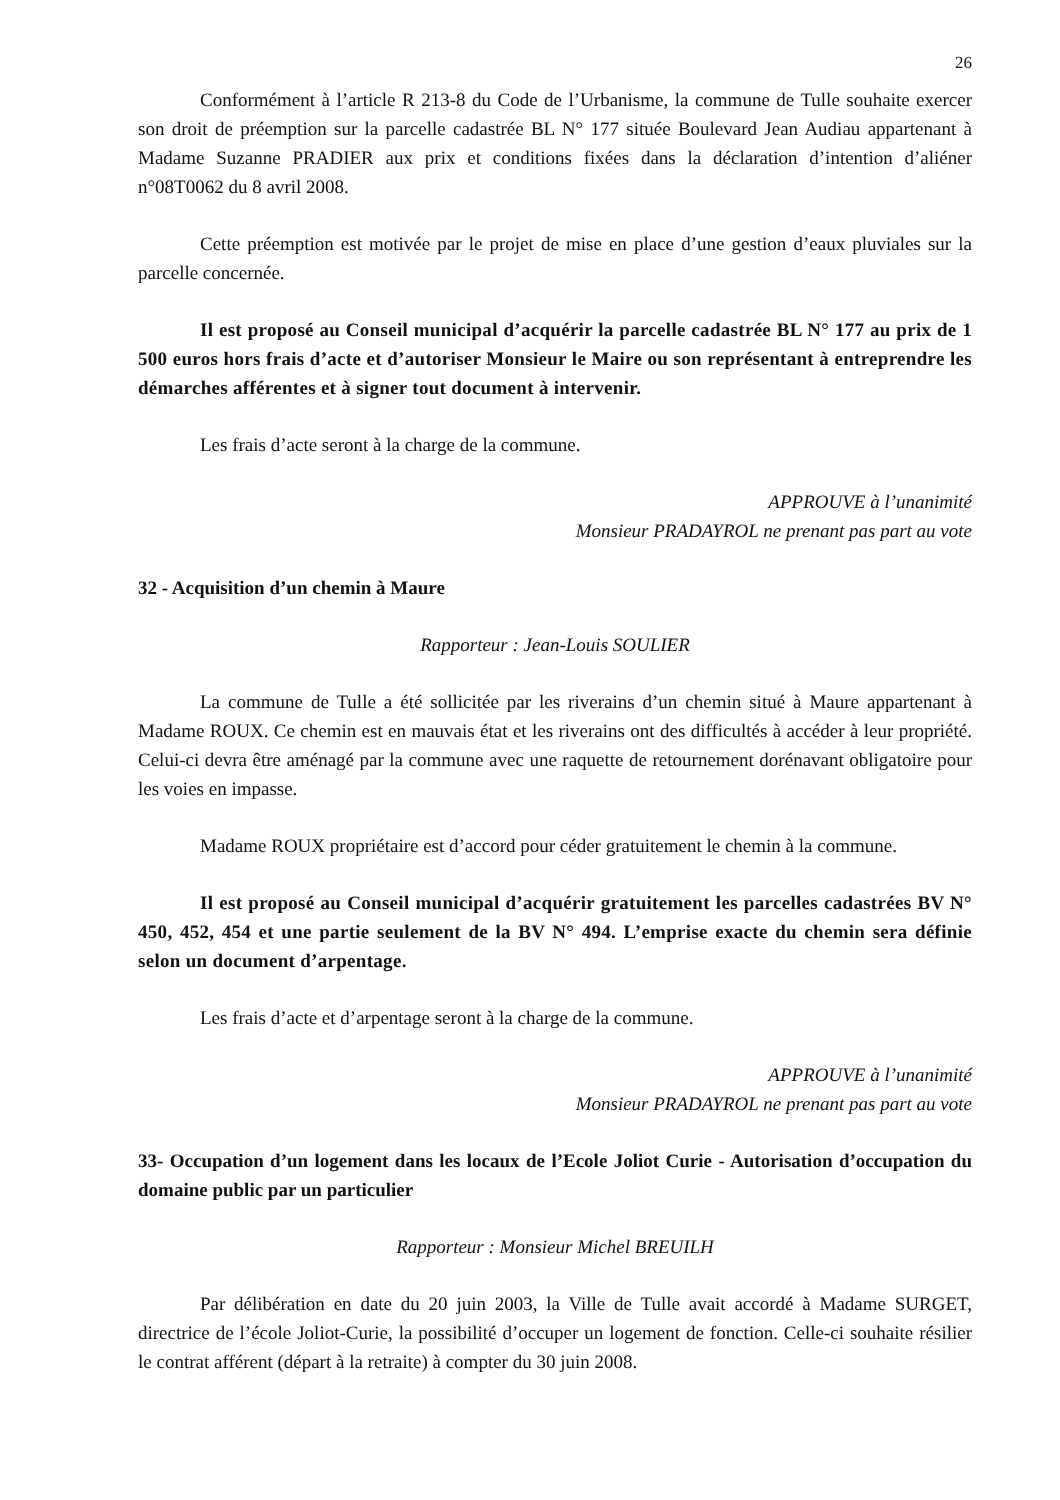26
Conformément à l’article R 213-8 du Code de l’Urbanisme, la commune de Tulle souhaite exercer son droit de préemption sur la parcelle cadastrée BL N° 177 située Boulevard Jean Audiau appartenant à Madame Suzanne PRADIER aux prix et conditions fixées dans la déclaration d’intention d’aliéner n°08T0062 du 8 avril 2008.
Cette préemption est motivée par le projet de mise en place d’une gestion d’eaux pluviales sur la parcelle concernée.
Il est proposé au Conseil municipal d’acquérir la parcelle cadastrée BL N° 177 au prix de 1 500 euros hors frais d’acte et d’autoriser Monsieur le Maire ou son représentant à entreprendre les démarches afférentes et à signer tout document à intervenir.
Les frais d’acte seront à la charge de la commune.
APPROUVE à l’unanimité
Monsieur PRADAYROL ne prenant pas part au vote
32 - Acquisition d’un chemin à Maure
Rapporteur : Jean-Louis SOULIER
La commune de Tulle a été sollicitée par les riverains d’un chemin situé à Maure appartenant à Madame ROUX. Ce chemin est en mauvais état et les riverains ont des difficultés à accéder à leur propriété. Celui-ci devra être aménagé par la commune avec une raquette de retournement dorénavant obligatoire pour les voies en impasse.
Madame ROUX propriétaire est d’accord pour céder gratuitement le chemin à la commune.
Il est proposé au Conseil municipal d’acquérir gratuitement les parcelles cadastrées BV N° 450, 452, 454 et une partie seulement de la BV N° 494. L’emprise exacte du chemin sera définie selon un document d’arpentage.
Les frais d’acte et d’arpentage seront à la charge de la commune.
APPROUVE à l’unanimité
Monsieur PRADAYROL ne prenant pas part au vote
33- Occupation d’un logement dans les locaux de l’Ecole Joliot Curie - Autorisation d’occupation du domaine public par un particulier
Rapporteur : Monsieur Michel BREUILH
Par délibération en date du 20 juin 2003, la Ville de Tulle avait accordé à Madame SURGET, directrice de l’école Joliot-Curie, la possibilité d’occuper un logement de fonction. Celle-ci souhaite résilier le contrat afférent (départ à la retraite) à compter du 30 juin 2008.